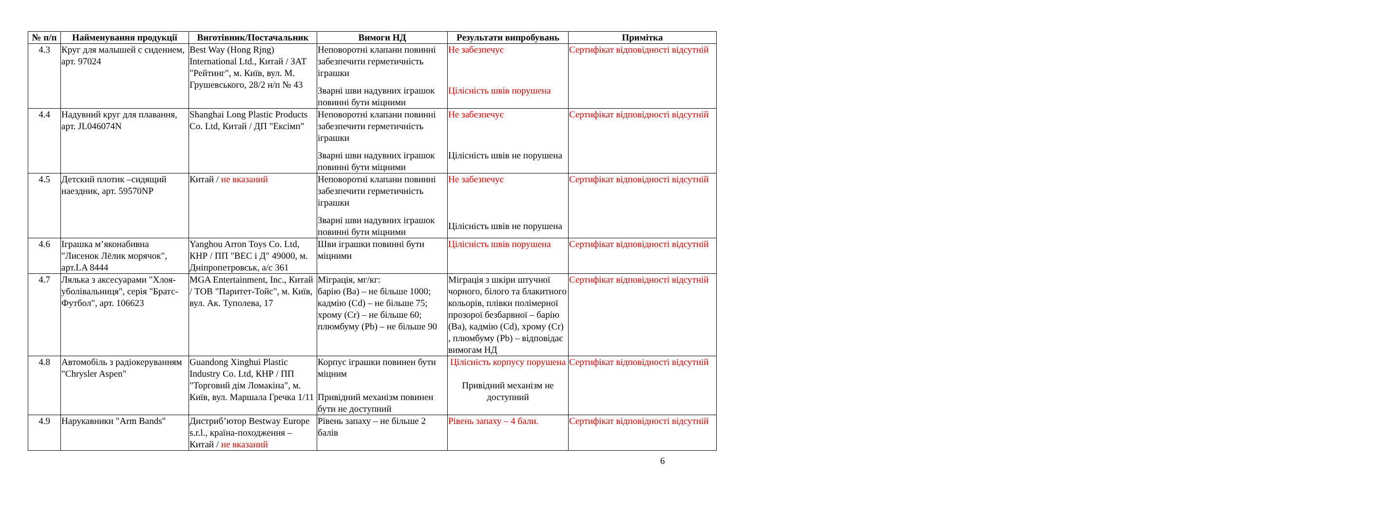| № п/п | Найменування продукції | Виготівник/Постачальник | Вимоги НД | Результати випробувань | Примітка |
| --- | --- | --- | --- | --- | --- |
| 4.3 | Круг для малышей с сидением, арт. 97024 | Best Way (Hong Rjng) International Ltd., Китай / ЗАТ "Рейтинг", м. Київ, вул. М. Грушевського, 28/2 н/п № 43 | Неповоротні клапани повинні забезпечити герметичність іграшки Зварні шви надувних іграшок повинні бути міцними | Не забезпечує Цілісність швів порушена | Сертифікат відповідності відсутній |
| 4.4 | Надувний круг для плавання, арт. JL046074N | Shanghai Long Plastic Products Co. Ltd, Китай / ДП "Ексімп" | Неповоротні клапани повинні забезпечити герметичність іграшки Зварні шви надувних іграшок повинні бути міцними | Не забезпечує Цілісність швів не порушена | Сертифікат відповідності відсутній |
| 4.5 | Детский плотик –сидящий наездник, арт. 59570NP | Китай / не вказаний | Неповоротні клапани повинні забезпечити герметичність іграшки Зварні шви надувних іграшок повинні бути міцними | Не забезпечує Цілісність швів не порушена | Сертифікат відповідності відсутній |
| 4.6 | Іграшка м’яконабивна "Лисенок Лёлик морячок", арт.LA 8444 | Yanghou Arron Toys Co. Ltd, КНР / ПП "ВЕС і Д" 49000, м. Дніпропетровськ, а/с 361 | Шви іграшки повинні бути міцними | Цілісність швів порушена | Сертифікат відповідності відсутній |
| 4.7 | Лялька з аксесуарами "Хлоя-уболівальниця", серія "Братс-Футбол", арт. 106623 | MGA Entertainment, Inc., Китай / ТОВ "Паритет-Тойс", м. Київ, вул. Ак. Туполева, 17 | Міграція, мг/кг: барію (Ba) – не більше 1000; кадмію (Cd) – не більше 75; хрому (Cr) – не більше 60; плюмбуму (Pb) – не більше 90 | Міграція з шкіри штучної чорного, білого та блакитного кольорів, плівки полімерної прозорої безбарвної – барію (Ba), кадмію (Cd), хрому (Cr) , плюмбуму (Pb) – відповідає вимогам НД | Сертифікат відповідності відсутній |
| 4.8 | Автомобіль з радіокеруванням "Chrysler Aspen" | Guandong Xinghui Plastic Industry Co. Ltd, КНР / ПП "Торговий дім Ломакіна", м. Київ, вул. Маршала Гречка 1/11 | Корпус іграшки повинен бути міцним Привідний механізм повинен бути не доступний | Цілісність корпусу порушена Привідний механізм не доступний | Сертифікат відповідності відсутній |
| 4.9 | Нарукавники "Arm Bands" | Дистриб’ютор Bestway Europe s.r.l., країна-походження – Китай / не вказаний | Рівень запаху – не більше 2 балів | Рівень запаху – 4 бали. | Сертифікат відповідності відсутній |
6